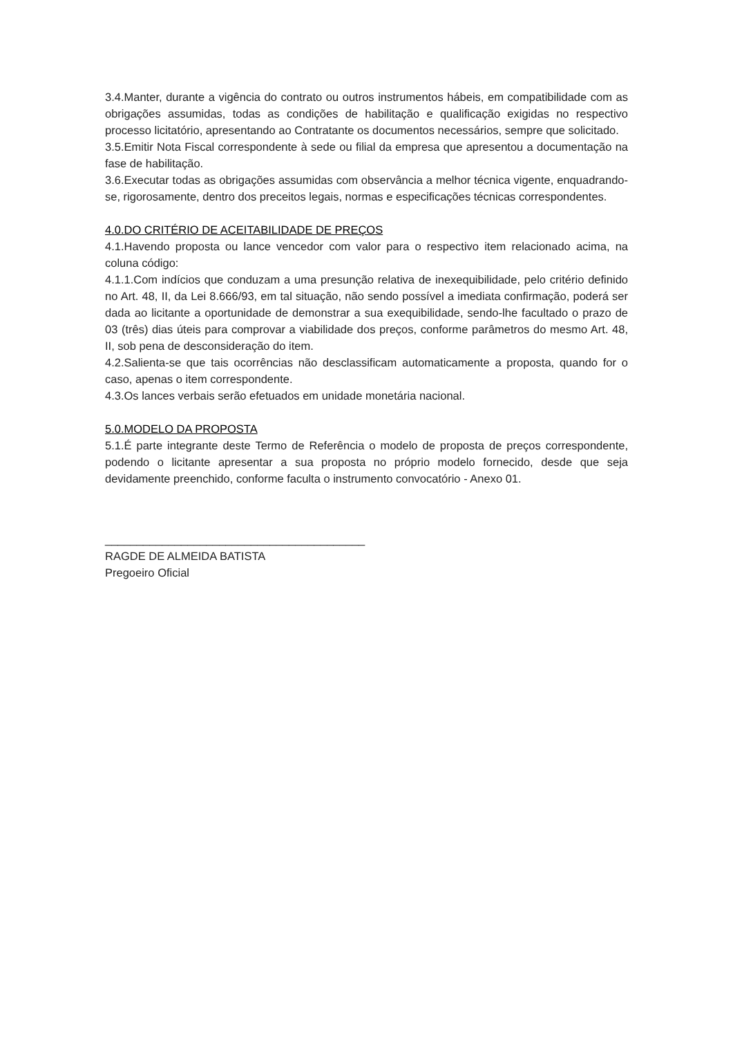3.4.Manter, durante a vigência do contrato ou outros instrumentos hábeis, em compatibilidade com as obrigações assumidas, todas as condições de habilitação e qualificação exigidas no respectivo processo licitatório, apresentando ao Contratante os documentos necessários, sempre que solicitado.
3.5.Emitir Nota Fiscal correspondente à sede ou filial da empresa que apresentou a documentação na fase de habilitação.
3.6.Executar todas as obrigações assumidas com observância a melhor técnica vigente, enquadrando-se, rigorosamente, dentro dos preceitos legais, normas e especificações técnicas correspondentes.
4.0.DO CRITÉRIO DE ACEITABILIDADE DE PREÇOS
4.1.Havendo proposta ou lance vencedor com valor para o respectivo item relacionado acima, na coluna código:
4.1.1.Com indícios que conduzam a uma presunção relativa de inexequibilidade, pelo critério definido no Art. 48, II, da Lei 8.666/93, em tal situação, não sendo possível a imediata confirmação, poderá ser dada ao licitante a oportunidade de demonstrar a sua exequibilidade, sendo-lhe facultado o prazo de 03 (três) dias úteis para comprovar a viabilidade dos preços, conforme parâmetros do mesmo Art. 48, II, sob pena de desconsideração do item.
4.2.Salienta-se que tais ocorrências não desclassificam automaticamente a proposta, quando for o caso, apenas o item correspondente.
4.3.Os lances verbais serão efetuados em unidade monetária nacional.
5.0.MODELO DA PROPOSTA
5.1.É parte integrante deste Termo de Referência o modelo de proposta de preços correspondente, podendo o licitante apresentar a sua proposta no próprio modelo fornecido, desde que seja devidamente preenchido, conforme faculta o instrumento convocatório - Anexo 01.
_________________________________________
RAGDE DE ALMEIDA BATISTA
Pregoeiro Oficial